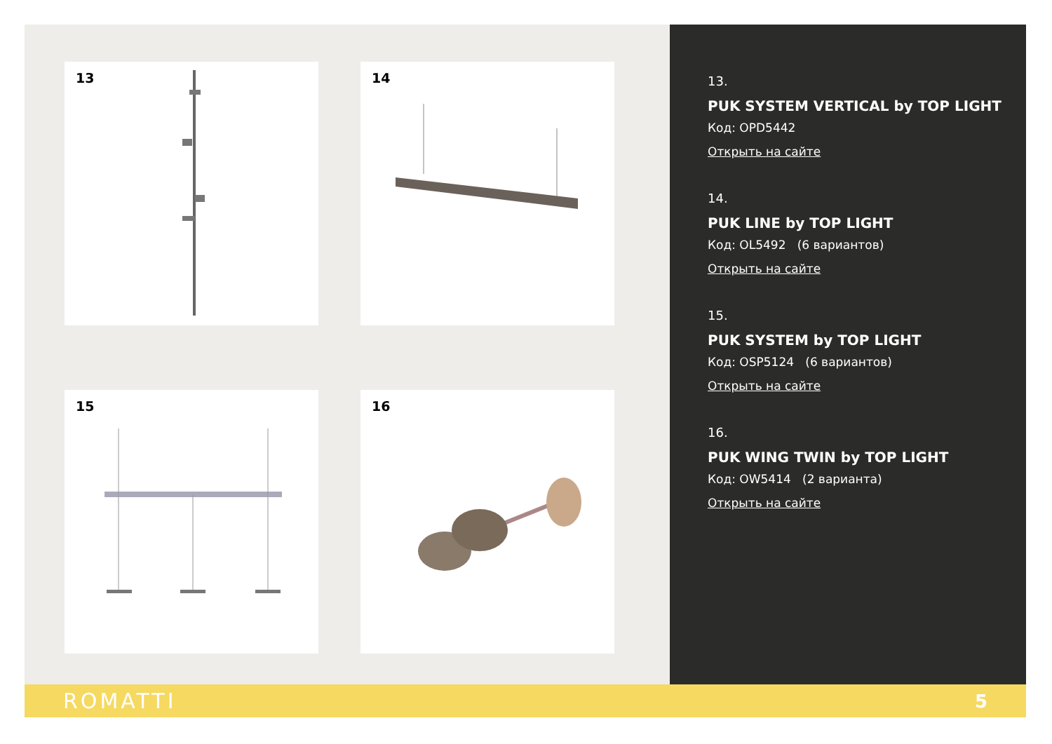13
14
15
16
13.
PUK SYSTEM VERTICAL by TOP LIGHT
Код: OPD5442
Открыть на сайте
14.
PUK LINE by TOP LIGHT
Код: OL5492 (6 вариантов)
Открыть на сайте
15.
PUK SYSTEM by TOP LIGHT
Код: OSP5124 (6 вариантов)
Открыть на сайте
16.
PUK WING TWIN by TOP LIGHT
Код: OW5414 (2 варианта)
Открыть на сайте
ROMATTI 5